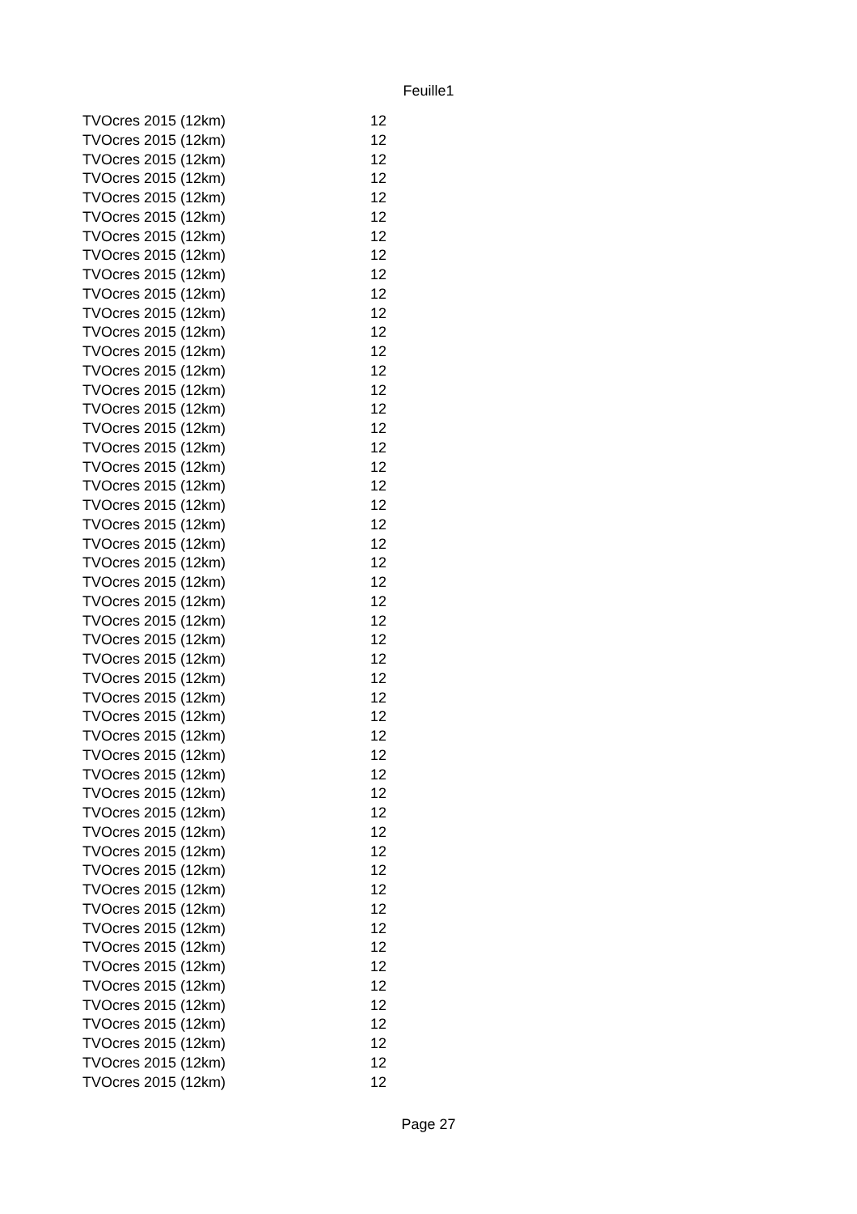Feuille1
| TVOcres 2015 (12km) | 12 |
| TVOcres 2015 (12km) | 12 |
| TVOcres 2015 (12km) | 12 |
| TVOcres 2015 (12km) | 12 |
| TVOcres 2015 (12km) | 12 |
| TVOcres 2015 (12km) | 12 |
| TVOcres 2015 (12km) | 12 |
| TVOcres 2015 (12km) | 12 |
| TVOcres 2015 (12km) | 12 |
| TVOcres 2015 (12km) | 12 |
| TVOcres 2015 (12km) | 12 |
| TVOcres 2015 (12km) | 12 |
| TVOcres 2015 (12km) | 12 |
| TVOcres 2015 (12km) | 12 |
| TVOcres 2015 (12km) | 12 |
| TVOcres 2015 (12km) | 12 |
| TVOcres 2015 (12km) | 12 |
| TVOcres 2015 (12km) | 12 |
| TVOcres 2015 (12km) | 12 |
| TVOcres 2015 (12km) | 12 |
| TVOcres 2015 (12km) | 12 |
| TVOcres 2015 (12km) | 12 |
| TVOcres 2015 (12km) | 12 |
| TVOcres 2015 (12km) | 12 |
| TVOcres 2015 (12km) | 12 |
| TVOcres 2015 (12km) | 12 |
| TVOcres 2015 (12km) | 12 |
| TVOcres 2015 (12km) | 12 |
| TVOcres 2015 (12km) | 12 |
| TVOcres 2015 (12km) | 12 |
| TVOcres 2015 (12km) | 12 |
| TVOcres 2015 (12km) | 12 |
| TVOcres 2015 (12km) | 12 |
| TVOcres 2015 (12km) | 12 |
| TVOcres 2015 (12km) | 12 |
| TVOcres 2015 (12km) | 12 |
| TVOcres 2015 (12km) | 12 |
| TVOcres 2015 (12km) | 12 |
| TVOcres 2015 (12km) | 12 |
| TVOcres 2015 (12km) | 12 |
| TVOcres 2015 (12km) | 12 |
| TVOcres 2015 (12km) | 12 |
| TVOcres 2015 (12km) | 12 |
| TVOcres 2015 (12km) | 12 |
| TVOcres 2015 (12km) | 12 |
| TVOcres 2015 (12km) | 12 |
| TVOcres 2015 (12km) | 12 |
| TVOcres 2015 (12km) | 12 |
| TVOcres 2015 (12km) | 12 |
| TVOcres 2015 (12km) | 12 |
| TVOcres 2015 (12km) | 12 |
Page 27